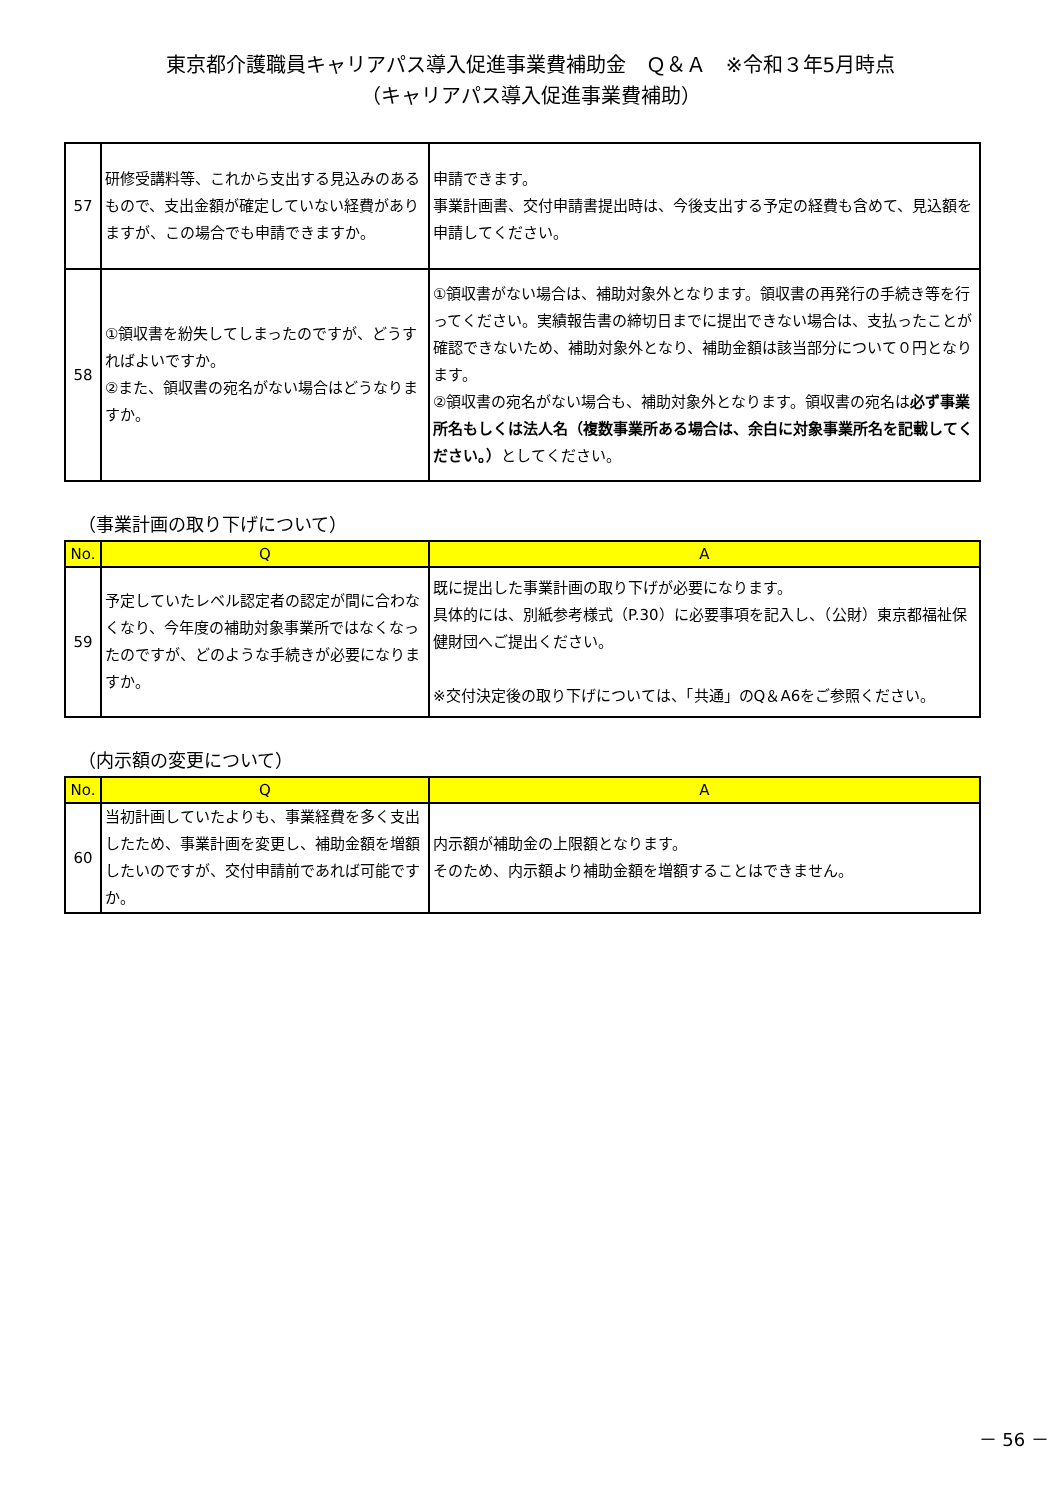東京都介護職員キャリアパス導入促進事業費補助金　Ｑ＆Ａ　※令和３年5月時点
（キャリアパス導入促進事業費補助）
| 57 | 研修受講料等、これから支出する見込みのあるもので、支出金額が確定していない経費がありますが、この場合でも申請できますか。 | 申請できます。 事業計画書、交付申請書提出時は、今後支出する予定の経費も含めて、見込額を申請してください。 |
| 58 | ①領収書を紛失してしまったのですが、どうすればよいですか。 ②また、領収書の宛名がない場合はどうなりますか。 | ①領収書がない場合は、補助対象外となります。領収書の再発行の手続き等を行ってください。実績報告書の締切日までに提出できない場合は、支払ったことが確認できないため、補助対象外となり、補助金額は該当部分について０円となります。 ②領収書の宛名がない場合も、補助対象外となります。領収書の宛名は 必ず事業所名もしくは法人名（複数事業所ある場合は、余白に対象事業所名を記載してください。） としてください。 |
（事業計画の取り下げについて）
| No. | Q | A |
| --- | --- | --- |
| 59 | 予定していたレベル認定者の認定が間に合わなくなり、今年度の補助対象事業所ではなくなったのですが、どのような手続きが必要になりますか。 | 既に提出した事業計画の取り下げが必要になります。 具体的には、別紙参考様式（P.30）に必要事項を記入し、（公財）東京都福祉保健財団へご提出ください。 ※交付決定後の取り下げについては、「共通」のQ＆A6をご参照ください。 |
（内示額の変更について）
| No. | Q | A |
| --- | --- | --- |
| 60 | 当初計画していたよりも、事業経費を多く支出したため、事業計画を変更し、補助金額を増額したいのですが、交付申請前であれば可能ですか。 | 内示額が補助金の上限額となります。 そのため、内示額より補助金額を増額することはできません。 |
－ 56 －